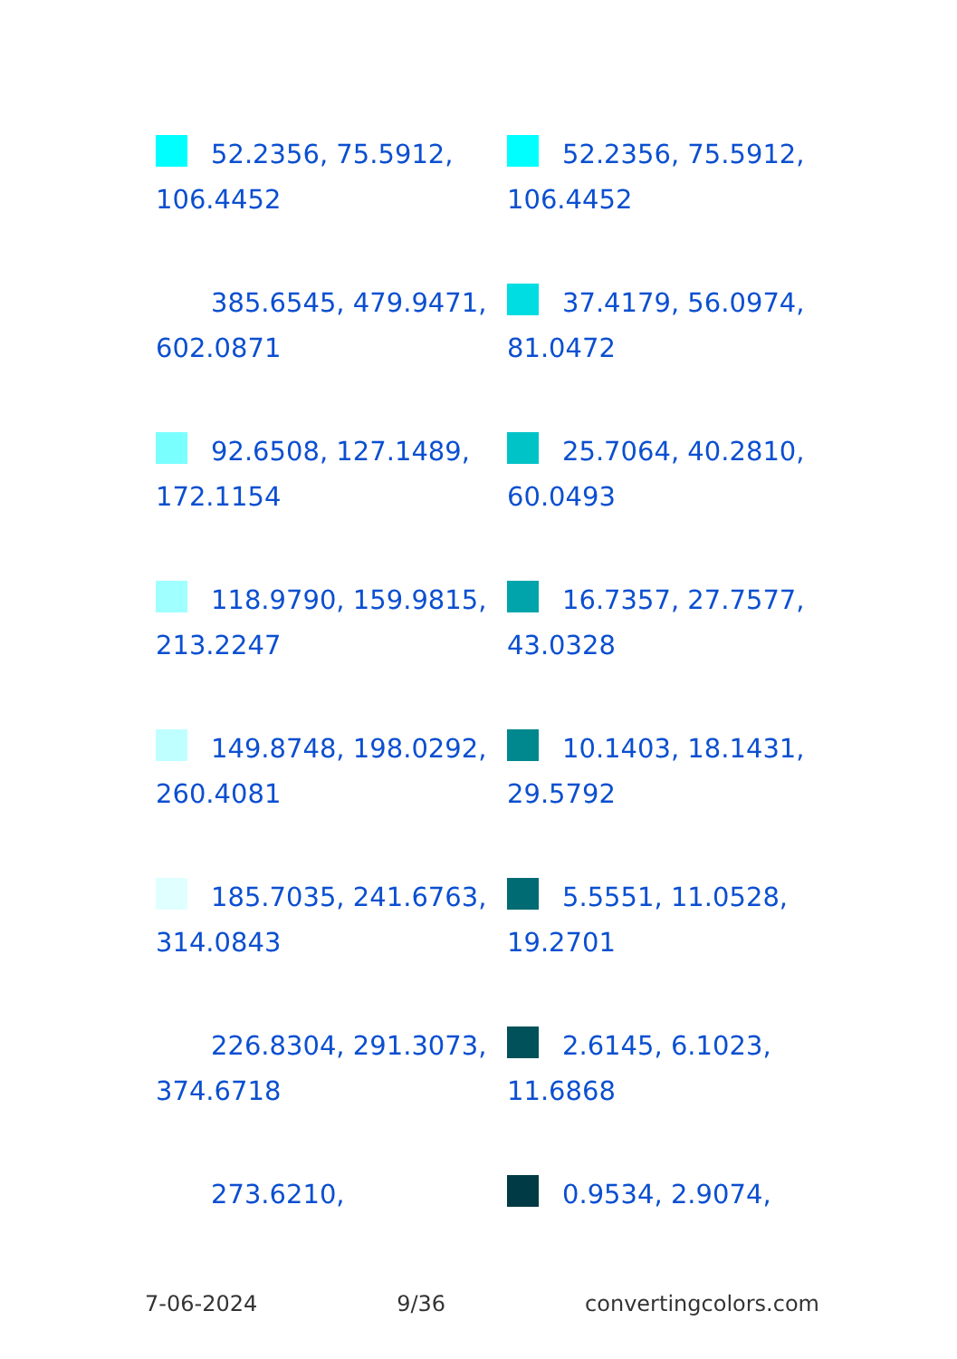52.2356, 75.5912, 106.4452
52.2356, 75.5912, 106.4452
385.6545, 479.9471, 602.0871
37.4179, 56.0974, 81.0472
92.6508, 127.1489, 172.1154
25.7064, 40.2810, 60.0493
118.9790, 159.9815, 213.2247
16.7357, 27.7577, 43.0328
149.8748, 198.0292, 260.4081
10.1403, 18.1431, 29.5792
185.7035, 241.6763, 314.0843
5.5551, 11.0528, 19.2701
226.8304, 291.3073, 374.6718
2.6145, 6.1023, 11.6868
273.6210,
0.9534, 2.9074,
7-06-2024 9/36 convertingcolors.com